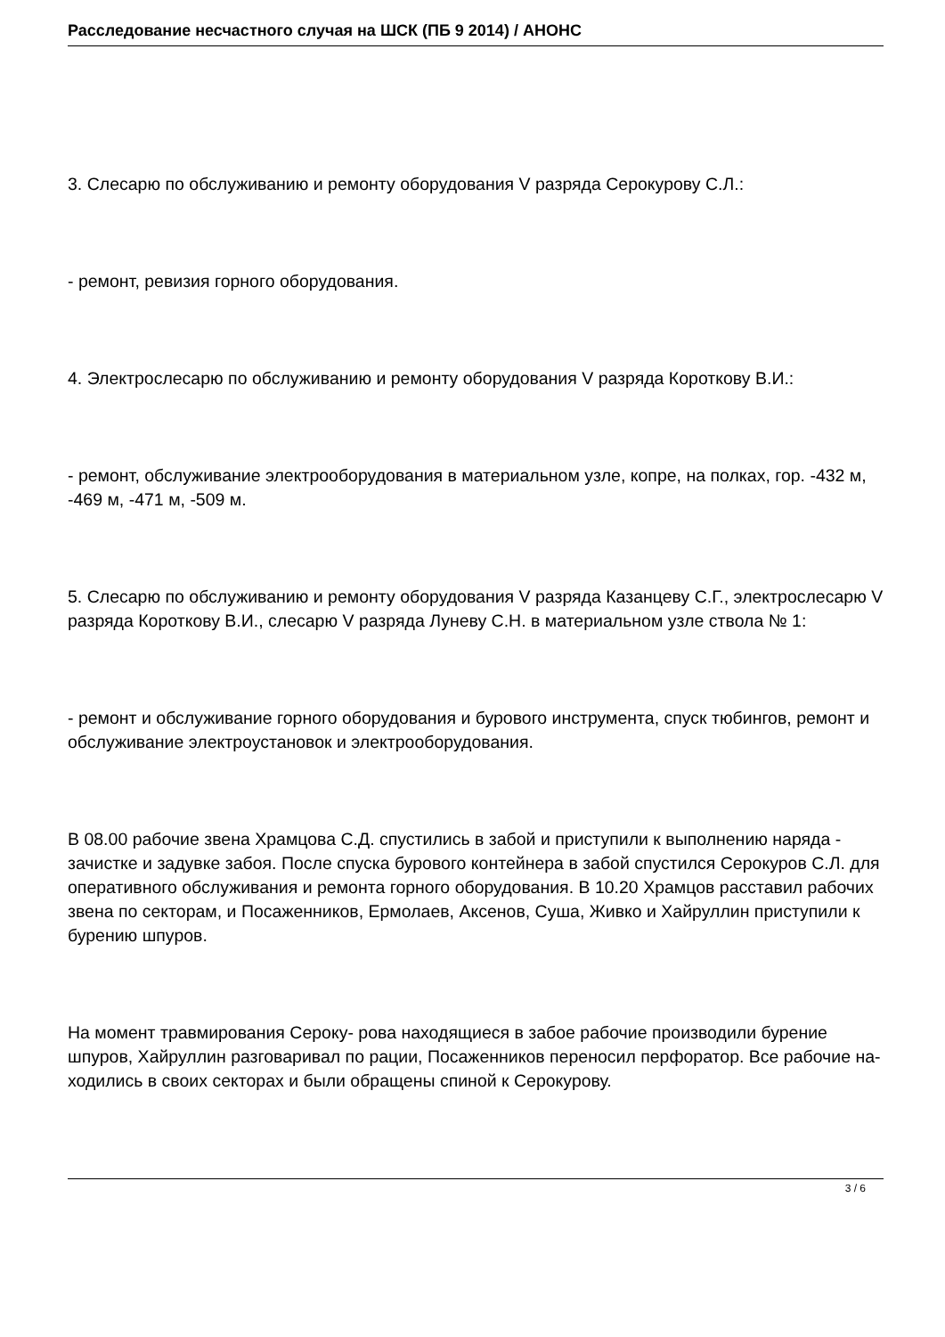Расследование несчастного случая на ШСК (ПБ 9 2014) / АНОНС
3. Слесарю по обслуживанию и ремонту оборудования V разряда Серокурову С.Л.:
- ремонт, ревизия горного оборудования.
4. Электрослесарю по обслуживанию и ремонту оборудования V разряда Короткову В.И.:
- ремонт, обслуживание электрооборудования в материальном узле, копре, на полках, гор. -432 м, -469 м, -471 м, -509 м.
5. Слесарю по обслуживанию и ремонту оборудования V разряда Казанцеву С.Г., электрослесарю V разряда Короткову В.И., слесарю V разряда Луневу С.Н. в материальном узле ствола № 1:
- ремонт и обслуживание горного оборудования и бурового инструмента, спуск тюбингов, ремонт и обслуживание электроустановок и электрооборудования.
В 08.00 рабочие звена Храмцова С.Д. спустились в забой и приступили к выполнению наряда - зачистке и задувке забоя. После спуска бурового контейнера в забой спустился Серокуров С.Л. для оперативного обслуживания и ремонта горного оборудования. В 10.20 Храмцов расставил рабочих звена по секторам, и Посаженников, Ермолаев, Аксенов, Суша, Живко и Хайруллин приступили к бурению шпуров.
На момент травмирования Сероку- рова находящиеся в забое рабочие производили бурение шпуров, Хайруллин разговаривал по рации, Посаженников переносил перфоратор. Все рабочие на-ходились в своих секторах и были обращены спиной к Серокурову.
3 / 6